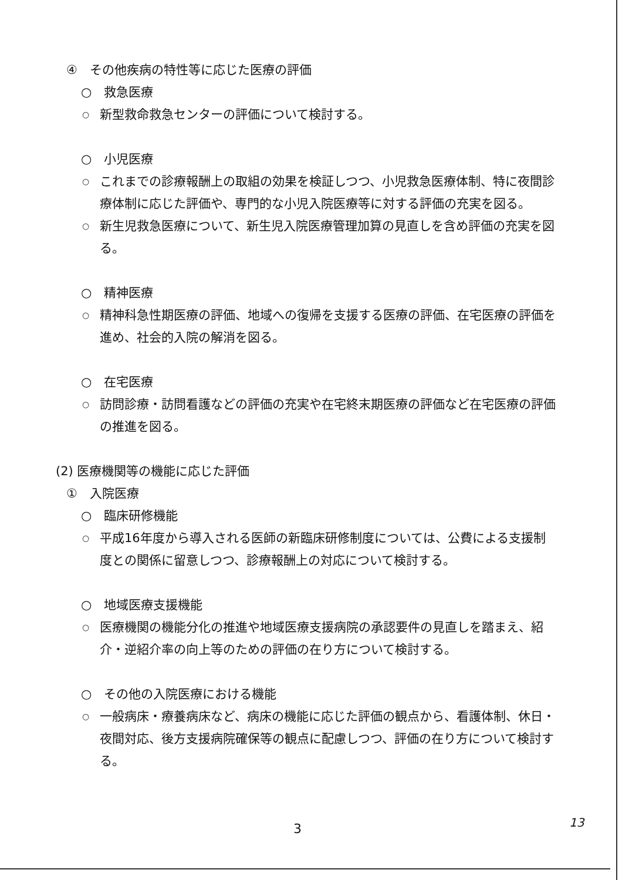④　その他疾病の特性等に応じた医療の評価
○　救急医療
○ 新型救命救急センターの評価について検討する。
○　小児医療
○ これまでの診療報酬上の取組の効果を検証しつつ、小児救急医療体制、特に夜間診療体制に応じた評価や、専門的な小児入院医療等に対する評価の充実を図る。
○ 新生児救急医療について、新生児入院医療管理加算の見直しを含め評価の充実を図る。
○　精神医療
○ 精神科急性期医療の評価、地域への復帰を支援する医療の評価、在宅医療の評価を進め、社会的入院の解消を図る。
○　在宅医療
○ 訪問診療・訪問看護などの評価の充実や在宅終末期医療の評価など在宅医療の評価の推進を図る。
(2) 医療機関等の機能に応じた評価
①　入院医療
○　臨床研修機能
○ 平成16年度から導入される医師の新臨床研修制度については、公費による支援制度との関係に留意しつつ、診療報酬上の対応について検討する。
○　地域医療支援機能
○ 医療機関の機能分化の推進や地域医療支援病院の承認要件の見直しを踏まえ、紹介・逆紹介率の向上等のための評価の在り方について検討する。
○　その他の入院医療における機能
○ 一般病床・療養病床など、病床の機能に応じた評価の観点から、看護体制、休日・夜間対応、後方支援病院確保等の観点に配慮しつつ、評価の在り方について検討する。
3 13